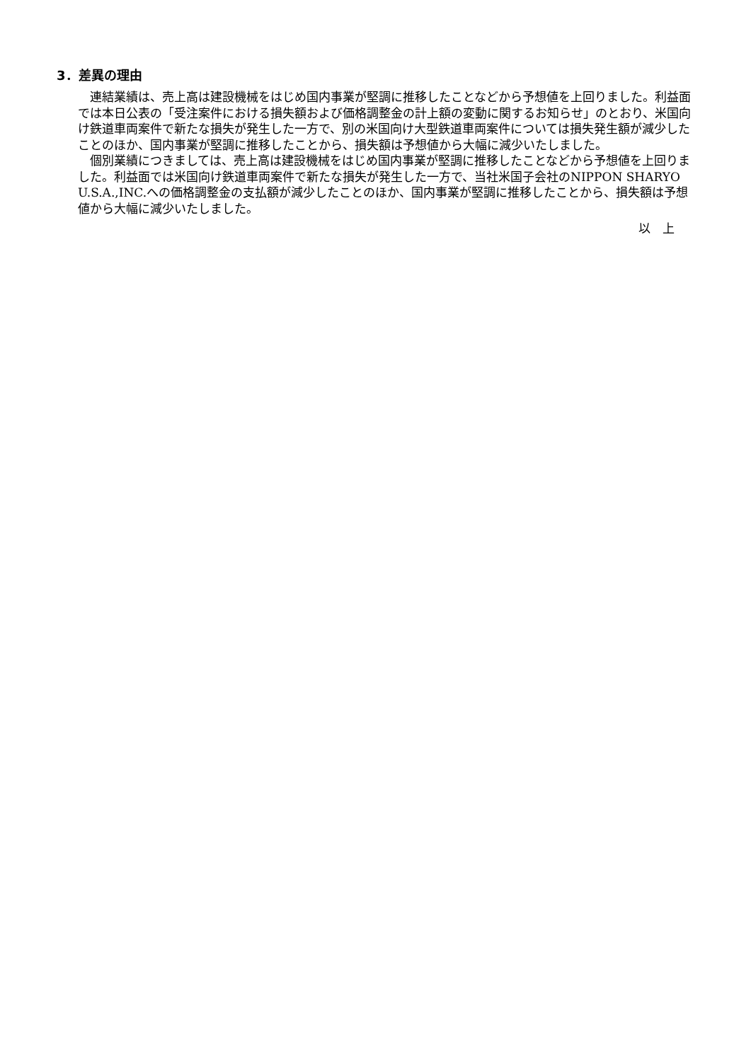3．差異の理由
連結業績は、売上高は建設機械をはじめ国内事業が堅調に推移したことなどから予想値を上回りました。利益面では本日公表の「受注案件における損失額および価格調整金の計上額の変動に関するお知らせ」のとおり、米国向け鉄道車両案件で新たな損失が発生した一方で、別の米国向け大型鉄道車両案件については損失発生額が減少したことのほか、国内事業が堅調に推移したことから、損失額は予想値から大幅に減少いたしました。
個別業績につきましては、売上高は建設機械をはじめ国内事業が堅調に推移したことなどから予想値を上回りました。利益面では米国向け鉄道車両案件で新たな損失が発生した一方で、当社米国子会社のNIPPON SHARYO U.S.A.,INC.への価格調整金の支払額が減少したことのほか、国内事業が堅調に推移したことから、損失額は予想値から大幅に減少いたしました。
以　上